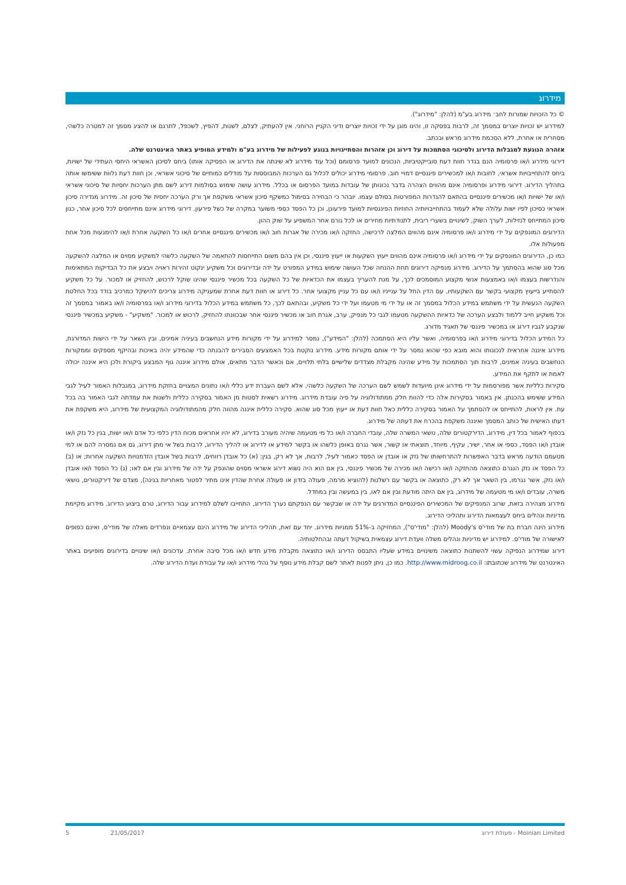מידרוג
© כל הזכויות שמורות לחב׳ מידרוג בע"מ (להלן: "מידרוג").
למידרוג יש זכויות יוצרים במסמך זה, לרבות בפסקה זו, והינו מוגן על ידי זכויות יוצרים ודיני הקניין הרוחני. אין להעתיק, לצלם, לשנות, להפיץ, לשכפל, לתרגם או להציג מסמך זה למטרה כלשהי, מסחרית או אחרת, ללא הסכמת מידרוג מראש ובכתב.
אזהרה הנוגעת למגבלות הדירוג ולסיכוני הסתמכות על דירוג וכן אזהרות והסתייגויות בנוגע לפעילות של מידרוג בע"מ ולמידע המופיע באתר האינטרנט שלה.
דירוגי מידרוג ו/או פרסומיה הנם בגדר חוות דעת סובייקטיביות, הנכונים למועד פרסומם (וכל עוד מידרוג לא שינתה את הדירוג או הפסיקה אותו) ביחס לסיכון האשראי היחסי העתידי של ישויות, ביחס להתחייבויות אשראי, לחובות ו/או למכשירים פיננסיים דמויי חוב. פרסומי מידרוג יכולים לכלול גם הערכות המבוססות על מודלים כמותיים של סיכוני אשראי, וכן חוות דעת נלוות ששימשו אותה בתהליך הדירוג. דירוגי מידרוג ופרסומיה אינם מהווים הצהרה בדבר נכונותן של עובדות במועד הפרסום או בכלל. מידרוג עושה שימוש בסולמות דירוג לשם מתן הערכות יחסיות של סיכוני אשראי ו/או של ישויות ו/או מכשירים פיננסיים בהתאם להגדרות המפורטות בסולם עצמו. יובהר כי הבחירה בסימול כמשקף סיכון אשראי משקפת אך ורק הערכה יחסית של סיכון זה. מידרוג מגדירה סיכון אשראי כסיכון לפיו ישות עלולה שלא לעמוד בהתחייבויותיה החוזיות הפיננסיות למועד פירעונן, וכן כל הפסד כספי משוער במקרה של כשל פירעון. דירוגי מידרוג אינם מתייחסים לכל סיכון אחר, כגון סיכון המתייחס לנזילות, לערך השוק, לשינויים בשערי ריבית, לתנודתיות מחירים או לכל גורם אחר המשפיע על שוק ההון.
הדירוגים המונפקים על ידי מידרוג ו/או פרסומיה אינם מהווים המלצה לרכישה, החזקה ו/או מכירה של אגרות חוב ו/או מכשירים פיננסיים אחרים ו/או כל השקעה אחרת ו/או להימנעות מכל אחת מפעולות אלו.
כמו כן, הדירוגים המונפקים על ידי מידרוג ו/או פרסומיה אינם מהווים ייעוץ השקעות או ייעוץ פיננסי, וכן אין בהם משום התייחסות להתאמה של השקעה כלשהי למשקיע מסוים או המלצה להשקעה מכל סוג שהוא בהסתמך על הדירוג. מידרוג מנפיקה דירוגים תחת ההנחה שכל העושה שימוש במידע המפורט על ידה ובדירוגים וכל משקיע ינקוט זהירות ראויה ויבצע את כל הבדיקות המתאימות והנדרשות בעצמו ו/או באמצעות אנשי מקצוע המוסמכים לכך, על מנת להעריך בעצמו את הכדאיות של כל השקעה בכל מכשיר פיננסי שהינו שוקל לרכוש, להחזיק או למכור. על כל משקיע להסתייע בייעוץ מקצועי בקשר עם השקעותיו, עם הדין החל על ענייניו ו/או עם כל עניין מקצועי אחר. כל דירוג או חוות דעת אחרת שמעניקה מידרוג צריכים להישקל כמרכיב בודד בכל החלטת השקעה הנעשית על ידי משתמש במידע הכלול במסמך זה או על ידי מי מטעמו ועל ידי כל משקיע, ובהתאם לכך, כל משתמש במידע הכלול בדירוגי מידרוג ו/או בפרסומיה ו/או באמור במסמך זה וכל משקיע חייב ללמוד ולבצע הערכה של כדאיות ההשקעה מטעמו לגבי כל מנפיק, ערב, אגרת חוב או מכשיר פיננסי אחר שבכוונתו להחזיק, לרכוש או למכור. "משקיע" - משקיע במכשיר פיננסי שנקבע לגביו דירוג או במכשיר פיננסי של תאגיד מדורג.
כל המידע הכלול בדירוגי מידרוג ו/או בפרסומיה, ואשר עליו היא הסתמכה (להלן: "המידע"), נמסר למידרוג על ידי מקורות מידע הנחשבים בעיניה אמינים, ובין השאר על ידי הישות המדורגת, מידרוג איננה אחראית לנכונותו והוא מובא כפי שהוא נמסר על ידי אותם מקורות מידע. מידרוג נוקטת בכל האמצעים הסבירים להבנתה כדי שהמידע יהיה באיכות ובהיקף מספקים וממקורות הנחשבים בעיניה אמינים, לרבות תוך הסתמכות על מידע שהינה מקבלת מצדדים שלישיים בלתי תלויים, אם וכאשר הדבר מתאים, אולם מידרוג איננה גוף המבצע ביקורת ולכן היא איננה יכולה לאמת או לתקף את המידע.
סקירות כלליות אשר מפורסמות על ידי מידרוג אינן מיועדות לשמש לשם הערכה של השקעה כלשהי, אלא לשם העברת ידע כללי ו/או נתונים המצויים בחזקת מידרוג, במגבלות האמור לעיל לגבי המידע ששימש בהכנתן. אין באמור בסקירות אלה כדי להוות חלק ממתודולוגיה על פיה עובדת מידרוג. מידרוג רשאית לסטות מן האמור בסקירה כללית ולשנות את עמדתה לגבי האמור בה בכל עת. אין לראות, להתייחס או להסתמך על האמור בסקירה כללית כאל חוות דעת או ייעוץ מכל סוג שהוא. סקירה כללית איננה מהווה חלק מהמתודולוגיה המקצועית של מידרוג, היא משקפת את דעתו האישית של כותב המסמך ואיננה משקפת בהכרח את דעתה של מידרוג.
בכפוף לאמור בכל דין, מידרוג, הדירקטורים שלה, נושאי המשרה שלה, עובדי החברה ו/או כל מי מטעמה שיהיה מעורב בדירוג, לא יהיו אחראים מכוח הדין כלפי כל אדם ו/או ישות, בגין כל נזק ו/או אובדן ו/או הפסד, כספי או אחר, ישיר, עקיף, מיוחד, תוצאתי או קשור, אשר נגרם באופן כלשהו או בקשר למידע או לדירוג או להליך הדירוג, לרבות בשל אי מתן דירוג, גם אם נמסרה להם או למי מטעמם הודעה מראש בדבר האפשרות להתרחשותו של נזק או אובדן או הפסד כאמור לעיל, לרבות, אך לא רק, בגין: (א) כל אובדן רווחים, לרבות בשל אובדן הזדמנויות השקעה אחרות; או (ב) כל הפסד או נזק הנגרם כתוצאה מהחזקה ו/או רכישה ו/או מכירה של מכשיר פיננסי, בין אם הוא היה נשוא דירוג אשראי מסוים שהונפק על ידה של מידרוג ובין אם לאו; (ג) כל הפסד ו/או אובדן ו/או נזק, אשר נגרמו, בין השאר אך לא רק, כתוצאה או בקשר עם רשלנות (להוציא מרמה, פעולה בזדון או פעולה אחרת שהדין אינו מתיר לפטור מאחריות בגינה), מצדם של דירקטורים, נושאי משרה, עובדים ו/או מי מטעמה של מידרוג, בין אם היתה מודעת ובין אם לאו, בין במעשה ובין במחדל.
מידרוג מצהירה בזאת, שרוב המנפיקים של המכשירים הפיננסיים המדורגים על ידה או שבקשר עם הנפקתם נערך הדירוג, התחייבו לשלם למידרוג עבור הדירוג, טרם ביצוע הדירוג. מידרוג מקיימת מדיניות ונהלים ביחס לעצמאות הדירוג ותהליכי הדירוג.
מידרוג הינה חברת בת של מודי'ס Moody's (להלן: "מודי'ס"), המחזיקה ב-51% ממניות מידרוג. יחד עם זאת, תהליכי הדירוג של מידרוג הינם עצמאיים ונפרדים מאלה של מודי'ס, ואינם כפופים לאישורה של מודי'ס. למידרוג יש מדיניות ונהלים משלה וועדת דירוג עצמאית בשיקול דעתה ובהחלטותיה.
דירוג שמידרוג הנפיקה עשוי להשתנות כתוצאה משינויים במידע שעליו התבסס הדירוג ו/או כתוצאה מקבלת מידע חדש ו/או מכל סיבה אחרת. עדכונים ו/או שינויים בדירוגים מופיעים באתר האינטרנט של מידרוג שכתובתו: http://www.midroog.co.il. כמו כן, ניתן לפנות לאתר לשם קבלת מידע נוסף על נהלי מידרוג ו/או על עבודת ועדת הדירוג שלה.
Moinian Limited - פעולת דירוג 21/05/2017 5